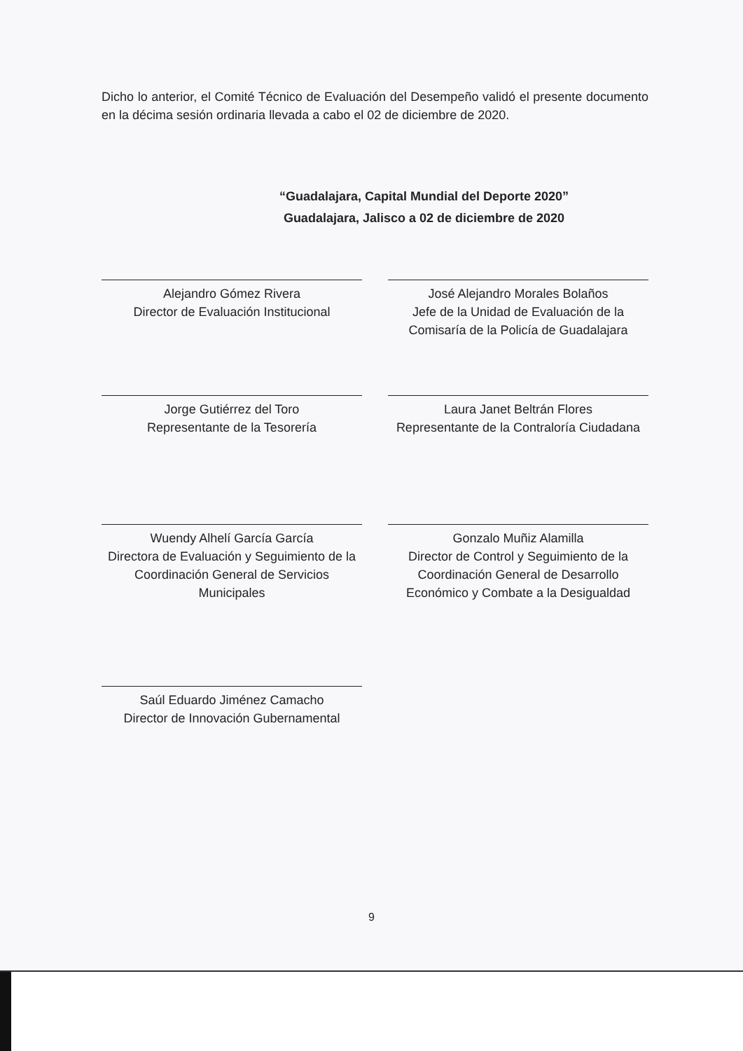Dicho lo anterior, el Comité Técnico de Evaluación del Desempeño validó el presente documento en la décima sesión ordinaria llevada a cabo el 02 de diciembre de 2020.
“Guadalajara, Capital Mundial del Deporte 2020”
Guadalajara, Jalisco a 02 de diciembre de 2020
Alejandro Gómez Rivera
Director de Evaluación Institucional
José Alejandro Morales Bolaños
Jefe de la Unidad de Evaluación de la Comisaría de la Policía de Guadalajara
Jorge Gutiérrez del Toro
Representante de la Tesorería
Laura Janet Beltrán Flores
Representante de la Contraloría Ciudadana
Wuendy Alhelí García García
Directora de Evaluación y Seguimiento de la Coordinación General de Servicios Municipales
Gonzalo Muñiz Alamilla
Director de Control y Seguimiento de la Coordinación General de Desarrollo Económico y Combate a la Desigualdad
Saúl Eduardo Jiménez Camacho
Director de Innovación Gubernamental
9